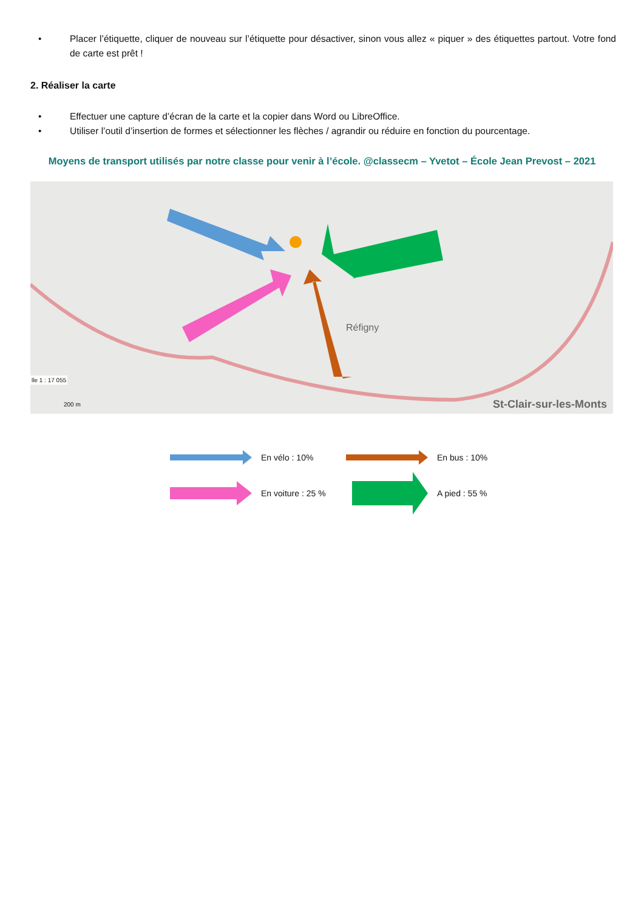• Placer l’étiquette, cliquer de nouveau sur l’étiquette pour désactiver, sinon vous allez « piquer » des étiquettes partout. Votre fond de carte est prêt !
2. Réaliser la carte
• Effectuer une capture d’écran de la carte et la copier dans Word ou LibreOffice.
• Utiliser l’outil d’insertion de formes et sélectionner les flèches / agrandir ou réduire en fonction du pourcentage.
Moyens de transport utilisés par notre classe pour venir à l’école. @classecm – Yvetot – École Jean Prevost – 2021
Réfigny
St-Clair-sur-les-Monts
lle 1 : 17 055
200 m
En vélo : 10%
En bus : 10%
En voiture : 25 %
A pied : 55 %